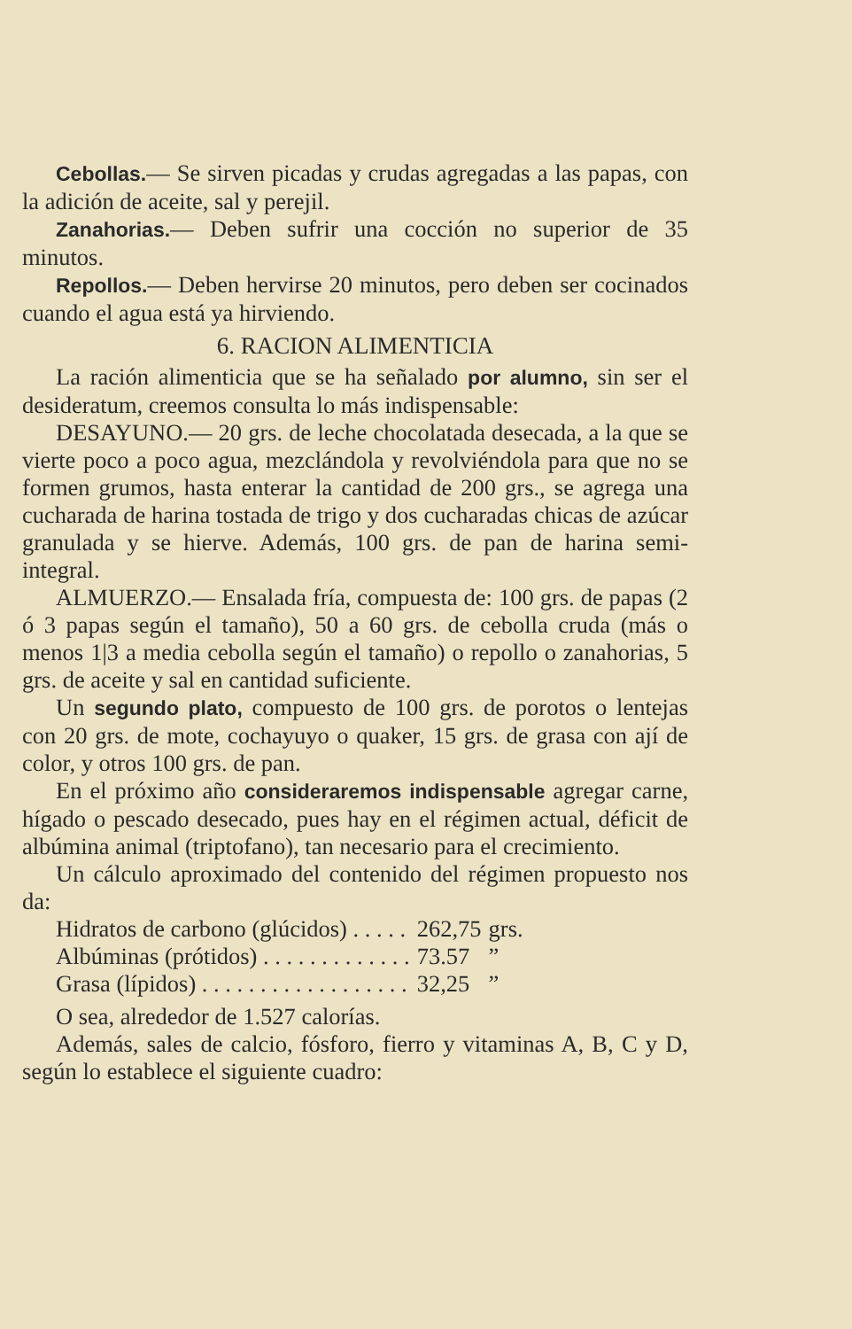Cebollas.— Se sirven picadas y crudas agregadas a las papas, con la adición de aceite, sal y perejil.
Zanahorias.— Deben sufrir una cocción no superior de 35 minutos.
Repollos.— Deben hervirse 20 minutos, pero deben ser cocinados cuando el agua está ya hirviendo.
6. RACION ALIMENTICIA
La ración alimenticia que se ha señalado por alumno, sin ser el desideratum, creemos consulta lo más indispensable:
DESAYUNO.— 20 grs. de leche chocolatada desecada, a la que se vierte poco a poco agua, mezclándola y revolviéndola para que no se formen grumos, hasta enterar la cantidad de 200 grs., se agrega una cucharada de harina tostada de trigo y dos cucharadas chicas de azúcar granulada y se hierve. Además, 100 grs. de pan de harina semi-integral.
ALMUERZO.— Ensalada fría, compuesta de: 100 grs. de papas (2 ó 3 papas según el tamaño), 50 a 60 grs. de cebolla cruda (más o menos 1|3 a media cebolla según el tamaño) o repollo o zanahorias, 5 grs. de aceite y sal en cantidad suficiente.
Un segundo plato, compuesto de 100 grs. de porotos o lentejas con 20 grs. de mote, cochayuyo o quaker, 15 grs. de grasa con ají de color, y otros 100 grs. de pan.
En el próximo año consideraremos indispensable agregar carne, hígado o pescado desecado, pues hay en el régimen actual, déficit de albúmina animal (triptofano), tan necesario para el crecimiento.
Un cálculo aproximado del contenido del régimen propuesto nos da:
| Hidratos de carbono (glúcidos) . . . . . | 262,75 | grs. |
| Albúminas (prótidos) . . . . . . . . . . . . . | 73.57 | ” |
| Grasa (lípidos) . . . . . . . . . . . . . . . . . . | 32,25 | ” |
O sea, alrededor de 1.527 calorías.
Además, sales de calcio, fósforo, fierro y vitaminas A, B, C y D, según lo establece el siguiente cuadro: